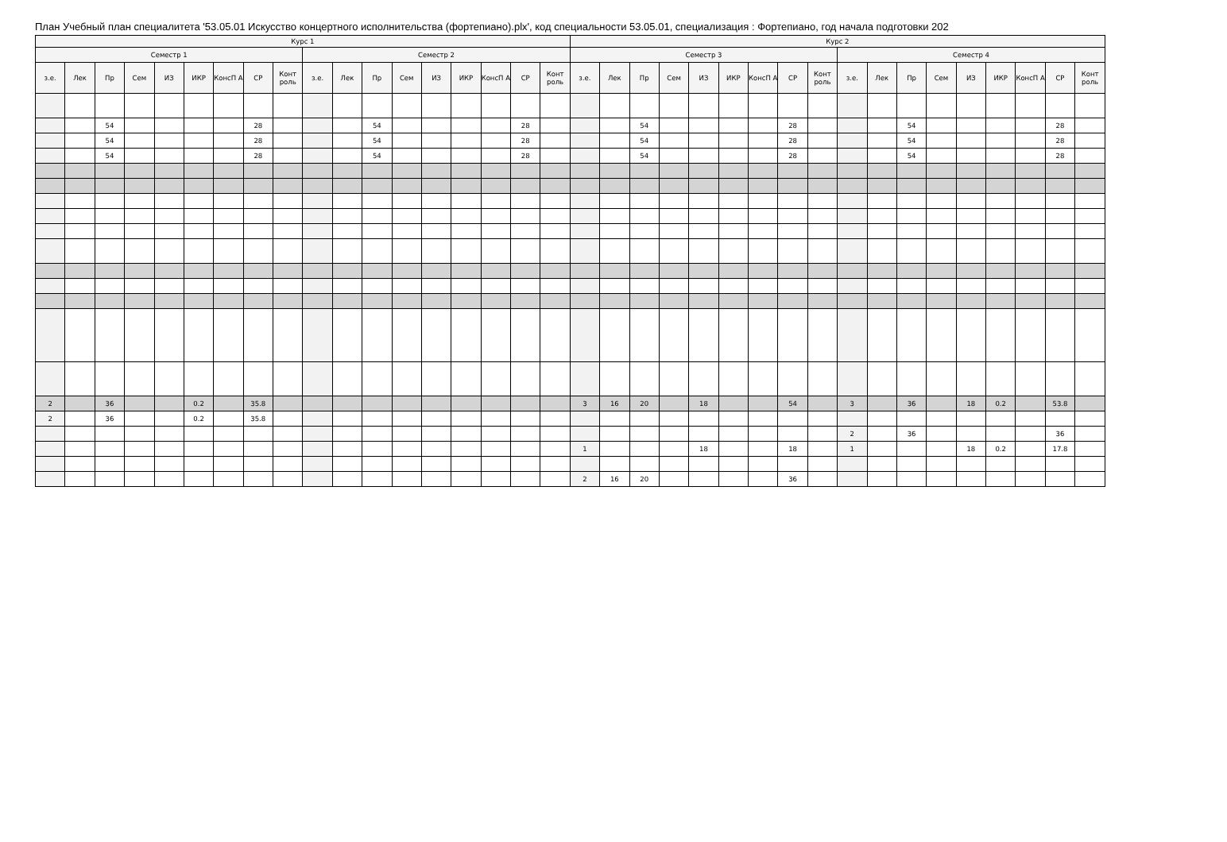План Учебный план специалитета '53.05.01 Искусство концертного исполнительства (фортепиано).plx', код специальности 53.05.01, специализация : Фортепиано, год начала подготовки 202
| Курс 1 | | | | | | | | | | | | | | | | | | Курс 2 | | | | | | | | | | | | | | | | | |
| --- | --- | --- | --- | --- | --- | --- | --- | --- | --- | --- | --- | --- | --- | --- | --- | --- | --- | --- | --- | --- | --- | --- | --- | --- | --- | --- | --- | --- | --- | --- | --- | --- | --- | --- | --- |
| Семестр 1 | | | | | | | | | Семестр 2 | | | | | | | | | Семестр 3 | | | | | | | | | Семестр 4 | | | | | | | | |
| з.е. | Лек | Пр | Сем | ИЗ | ИКР | КонсП А | СР | Конт роль | з.е. | Лек | Пр | Сем | ИЗ | ИКР | КонсП А | СР | Конт роль | з.е. | Лек | Пр | Сем | ИЗ | ИКР | КонсП А | СР | Конт роль | з.е. | Лек | Пр | Сем | ИЗ | ИКР | КонсП А | СР | Конт роль |
| | | 54 | | | | | 28 | | | | 54 | | | | | 28 | | | | 54 | | | | | 28 | | | | 54 | | | | | 28 | |
| | | 54 | | | | | 28 | | | | 54 | | | | | 28 | | | | 54 | | | | | 28 | | | | 54 | | | | | 28 | |
| | | 54 | | | | | 28 | | | | 54 | | | | | 28 | | | | 54 | | | | | 28 | | | | 54 | | | | | 28 | |
| 2 | | 36 | | | 0.2 | | 35.8 | | | | | | | | | | | 3 | 16 | 20 | | 18 | | | 54 | | 3 | | 36 | | 18 | 0.2 | | 53.8 | |
| 2 | | 36 | | | 0.2 | | 35.8 | | | | | | | | | | | | | | | | | | | | | | | | | | | | |
| | | | | | | | | | | | | | | | | | | | | | | | | | | | 2 | | 36 | | | | | 36 | |
| | | | | | | | | | | | | | | | | | | 1 | | | | 18 | | | 18 | | 1 | | | | 18 | 0.2 | | 17.8 | |
| | | | | | | | | | | | | | | | | | | 2 | 16 | 20 | | | | | 36 | | | | | | | | | | |